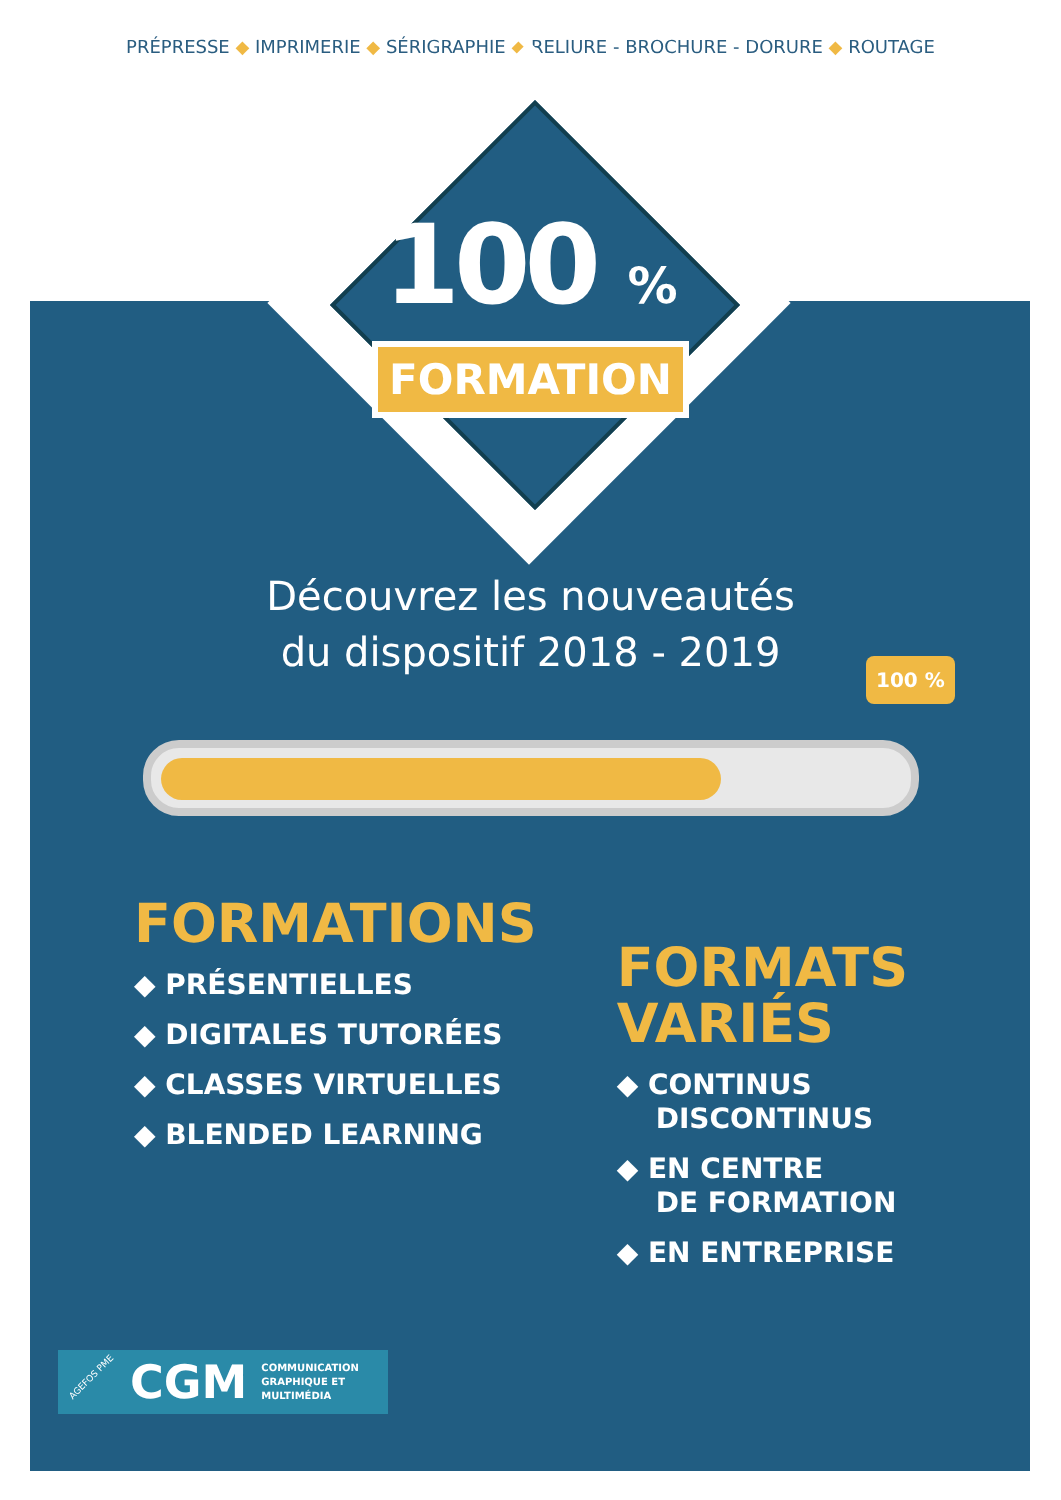PRÉPRESSE ◆ IMPRIMERIE ◆ SÉRIGRAPHIE ◆ RELIURE - BROCHURE - DORURE ◆ ROUTAGE
100 %
FORMATION
Découvrez les nouveautés
du dispositif 2018 - 2019
FORMATIONS
◆ PRÉSENTIELLES
◆ DIGITALES TUTORÉES
◆ CLASSES VIRTUELLES
◆ BLENDED LEARNING
FORMATS
VARIÉS
◆ CONTINUS
DISCONTINUS
◆ EN CENTRE
DE FORMATION
◆ EN ENTREPRISE
100 %
AGEFOS PME CGM COMMUNICATION
GRAPHIQUE ET
MULTIMÉDIA